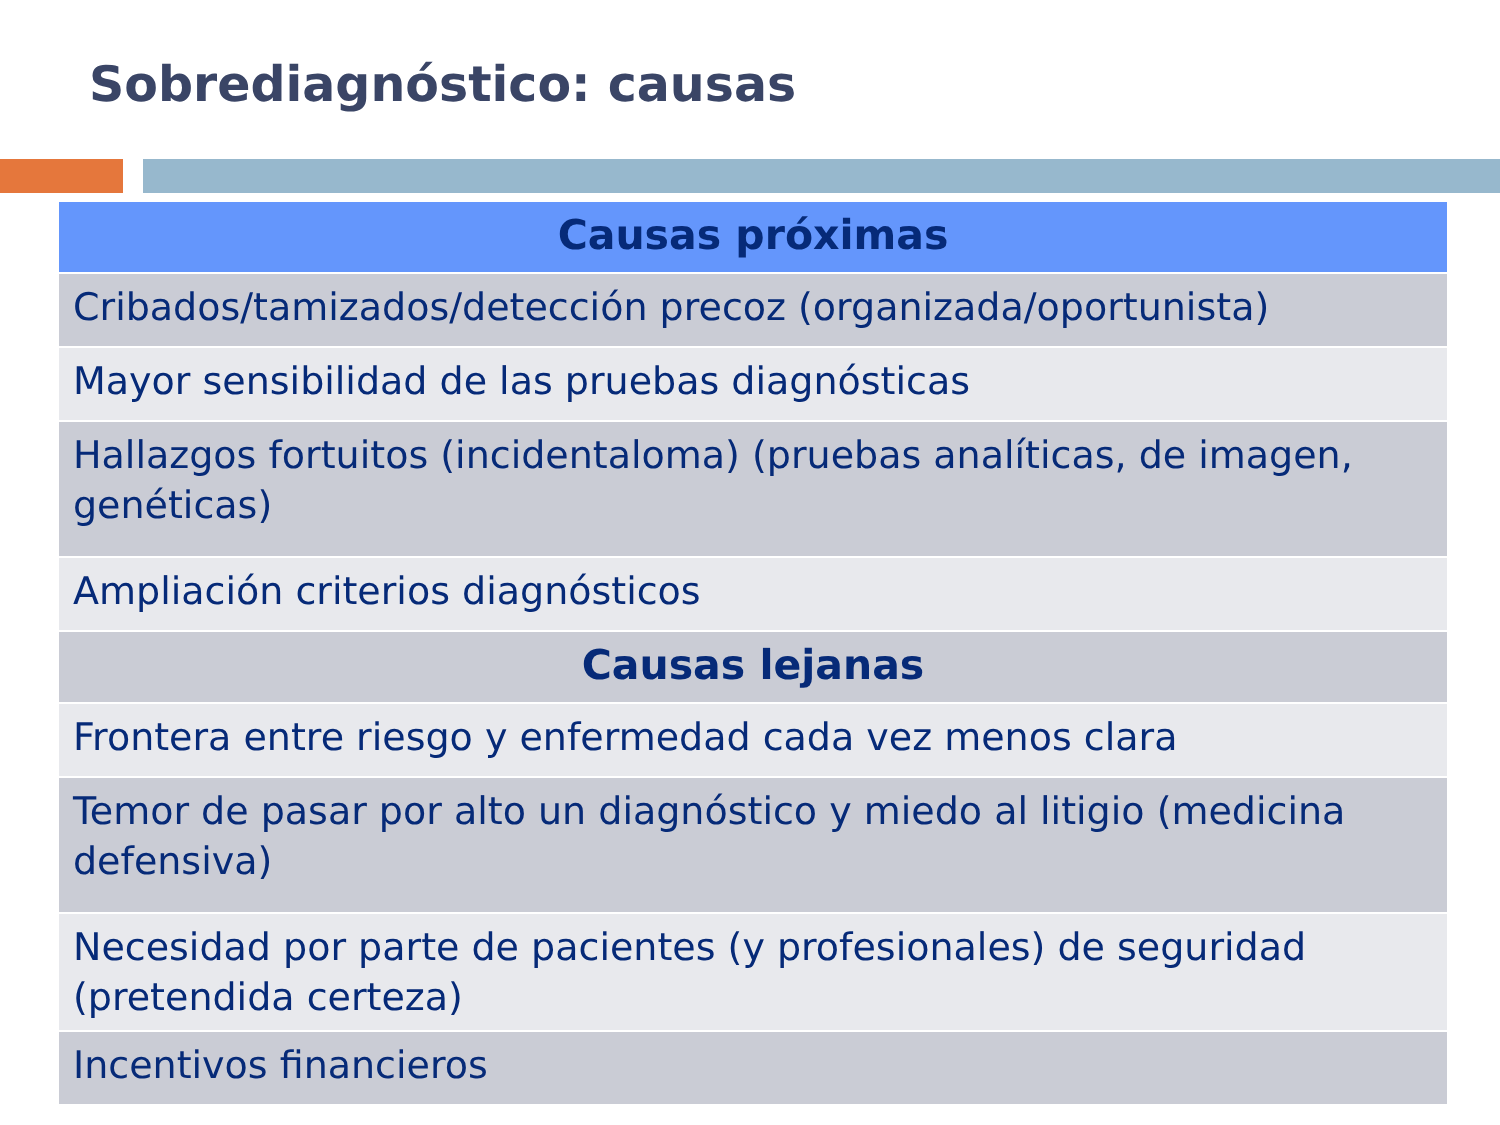Sobrediagnóstico: causas
| Causas próximas |
| --- |
| Cribados/tamizados/detección precoz (organizada/oportunista) |
| Mayor sensibilidad de las pruebas diagnósticas |
| Hallazgos fortuitos (incidentaloma) (pruebas analíticas, de imagen, genéticas) |
| Ampliación criterios diagnósticos |
| Causas lejanas |
| Frontera entre riesgo y enfermedad cada vez menos clara |
| Temor de pasar por alto un diagnóstico y miedo al litigio (medicina defensiva) |
| Necesidad por parte de pacientes (y profesionales) de seguridad (pretendida certeza) |
| Incentivos financieros |